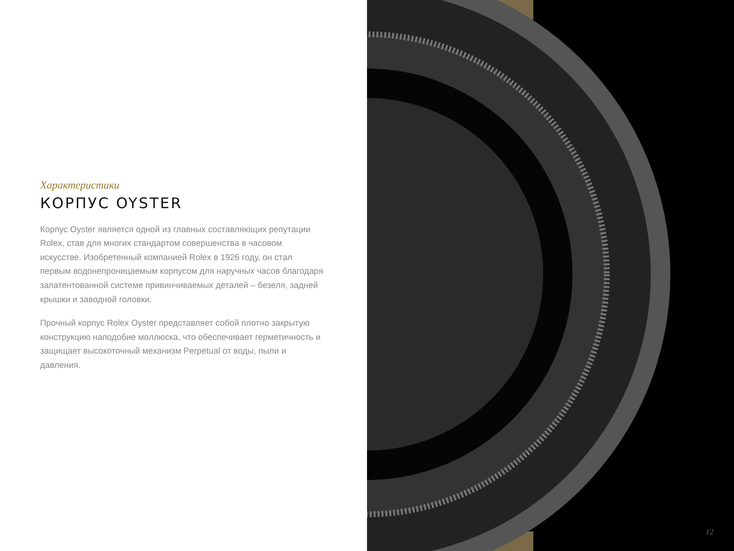Характеристики
КОРПУС OYSTER
Корпус Oyster является одной из главных составляющих репутации Rolex, став для многих стандартом совершенства в часовом искусстве. Изобретенный компанией Rolex в 1926 году, он стал первым водонепроницаемым корпусом для наручных часов благодаря запатентованной системе привинчиваемых деталей – безеля, задней крышки и заводной головки.
Прочный корпус Rolex Oyster представляет собой плотно закрытую конструкцию наподобие моллюска, что обеспечивает герметичность и защищает высокоточный механизм Perpetual от воды, пыли и давления.
12